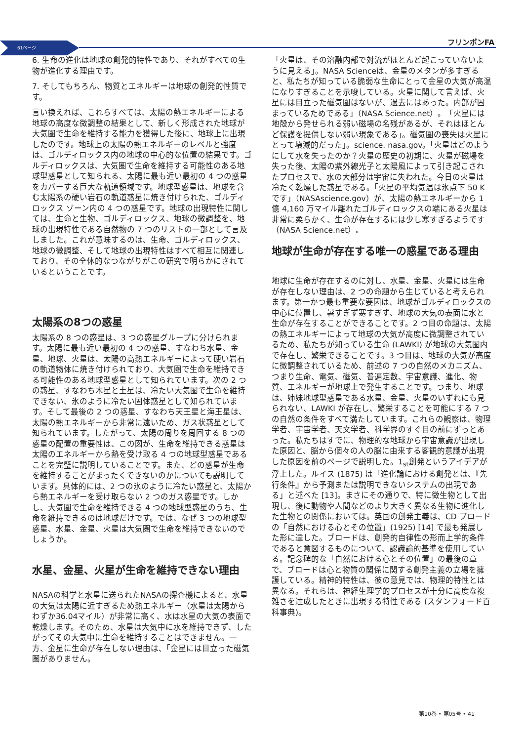61ページ フリンポンFA
6. 生命の進化は地球の創発的特性であり、それがすべての生物が進化する理由です。
7. そしてもちろん、物質とエネルギーは地球の創発的性質です。
言い換えれば、これらすべては、太陽の熱エネルギーによる地球の高度な微調整の結果として、新しく形成された地球が大気圏で生命を維持する能力を獲得した後に、地球上に出現したのです。地球上の太陽の熱エネルギーのレベルと強度は、ゴルディロックス内の地球の中心的な位置の結果です。ゴルディロックスは、大気圏で生命を維持する可能性のある地球型惑星として知られる、太陽に最も近い最初の 4 つの惑星をカバーする巨大な軌道領域です。地球型惑星は、地球を含む太陽系の硬い岩石の軌道惑星に焼き付けられた、ゴルディロックス ゾーン内の 4 つの惑星です。地球の出現特性に関しては、生命と生物、ゴルディロックス、地球の微調整を、地球の出現特性である自然物の 7 つのリストの一部として言及しました。これが意味するのは、生命、ゴルディロックス、地球の微調整、そして地球の出現特性はすべて相互に関連しており、その全体的なつながりがこの研究で明らかにされているということです。
太陽系の8つの惑星
太陽系の 8 つの惑星は、3 つの惑星グループに分けられます。太陽に最も近い最初の 4 つの惑星、すなわち水星、金星、地球、火星は、太陽の高熱エネルギーによって硬い岩石の軌道物体に焼き付けられており、大気圏で生命を維持できる可能性のある地球型惑星として知られています。次の 2 つの惑星、すなわち木星と土星は、冷たい大気圏で生命を維持できない、氷のように冷たい固体惑星として知られています。そして最後の 2 つの惑星、すなわち天王星と海王星は、太陽の熱エネルギーから非常に遠いため、ガス状惑星として知られています。したがって、太陽の周りを周回する 8 つの惑星の配置の重要性は、この図が、生命を維持できる惑星は太陽のエネルギーから熱を受け取る 4 つの地球型惑星であることを完璧に説明していることです。また、どの惑星が生命を維持することがまったくできないのかについても説明しています。具体的には、2 つの氷のように冷たい惑星と、太陽から熱エネルギーを受け取らない 2 つのガス惑星です。しかし、大気圏で生命を維持できる 4 つの地球型惑星のうち、生命を維持できるのは地球だけです。では、なぜ 3 つの地球型惑星、水星、金星、火星は大気圏で生命を維持できないのでしょうか。
水星、金星、火星が生命を維持できない理由
NASAの科学と水星に送られたNASAの探査機によると、水星の大気は太陽に近すぎるため熱エネルギー（水星は太陽からわずか36.04マイル）が非常に高く、水は水星の大気の表面で乾燥します。そのため、水星は大気中に水を維持できず、したがってその大気中に生命を維持することはできません。一方、金星に生命が存在しない理由は、「金星には目立った磁気圏がありません。
「火星は、その溶融内部で対流がほとんど起こっていないように見える」。NASA Scienceは、金星のメタンが多すぎると、私たちが知っている脆弱な生命にとって金星の大気が高温になりすぎることを示唆している。火星に関して言えば、火星には目立った磁気圏はないが、過去にはあった。内部が固まっているためである」（NASA Science.net）。「火星には地殻から発せられる弱い磁場の名残があるが、それはほとんど保護を提供しない弱い現象である」。磁気圏の喪失は火星にとって壊滅的だった」。science. nasa.gov。「火星はどのようにして水を失ったのか？火星の歴史の初期に、火星が磁場を失った後、太陽の紫外線光子と太陽風によって引き起こされたプロセスで、水の大部分は宇宙に失われた。今日の火星は冷たく乾燥した惑星である。「火星の平均気温は氷点下 50 K です」（NASAscience.gov）が、太陽の熱エネルギーから 1 億 4,160 万マイル離れたゴルディロックスの端にある火星は非常に柔らかく、生命が存在するには少し寒すぎるようです（NASA Science.net）。
地球が生命が存在する唯一の惑星である理由
地球に生命が存在するのに対し、水星、金星、火星には生命が存在しない理由は、2 つの命題から生じていると考えられます。第一かつ最も重要な要因は、地球がゴルディロックスの中心に位置し、暑すぎず寒すぎず、地球の大気の表面に水と生命が存在することができることです。2 つ目の命題は、太陽の熱エネルギーによって地球の大気が高度に微調整されているため、私たちが知っている生命 (LAWKI) が地球の大気圏内で存在し、繁栄できることです。3 つ目は、地球の大気が高度に微調整されているため、前述の 7 つの自然のメカニズム、つまり生命、電気、磁気、普遍定数、宇宙意識、進化、物質、エネルギーが地球上で発生することです。つまり、地球は、姉妹地球型惑星である水星、金星、火星のいずれにも見られない、LAWKI が存在し、繁栄することを可能にする 7 つの自然の条件をすべて満たしています。これらの観察は、物理学者、宇宙学者、天文学者、科学界のすぐ目の前にずっとあった。私たちはすでに、物理的な地球から宇宙意識が出現した原因と、脳から個々の人の脳に由来する客観的意識が出現した原因を前のページで説明した。1<sub>st</sub>創発というアイデアが浮上した。ルイス (1875) は「進化論における創発とは、『先行条件』から予測または説明できないシステムの出現である」と述べた [13]。まさにその通りで、特に微生物として出現し、後に動物や人間などのより大きく異なる生物に進化した生物との関係においては。英国の創発主義は、CD ブロードの「自然における心とその位置」(1925) [14] で最も発展した形に達した。ブロードは、創発的自律性の形而上学的条件であると意図するものについて、認識論的基準を使用している。記念碑的な「自然における心とその位置」の最後の章で、ブロードは心と物質の関係に関する創発主義の立場を擁護している。精神的特性は、彼の意見では、物理的特性とは異なる。それらは、神経生理学的プロセスが十分に高度な複雑さを達成したときに出現する特性である (スタンフォード百科事典)。
第10巻 • 第05号 • 41